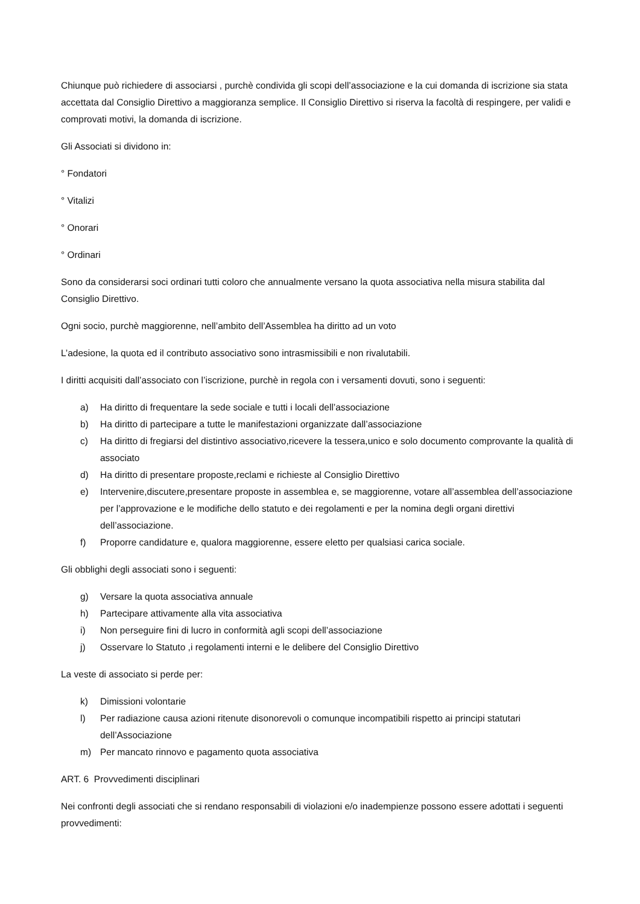Chiunque può richiedere di associarsi , purchè condivida gli scopi dell’associazione e la cui domanda di iscrizione sia stata accettata dal Consiglio Direttivo a maggioranza semplice. Il Consiglio Direttivo si riserva la facoltà di respingere, per validi e comprovati motivi, la domanda di iscrizione.
Gli Associati si dividono in:
° Fondatori
° Vitalizi
° Onorari
° Ordinari
Sono da considerarsi soci ordinari tutti coloro che annualmente versano la quota associativa nella misura stabilita dal Consiglio Direttivo.
Ogni socio, purchè maggiorenne, nell’ambito dell’Assemblea ha diritto ad un voto
L’adesione, la quota ed il contributo associativo sono intrasmissibili e non rivalutabili.
I diritti acquisiti dall’associato con l’iscrizione, purchè in regola con i versamenti dovuti, sono i seguenti:
a) Ha diritto di frequentare la sede sociale e tutti i locali dell’associazione
b) Ha diritto di partecipare a tutte le manifestazioni organizzate dall’associazione
c) Ha diritto di fregiarsi del distintivo associativo,ricevere la tessera,unico e solo documento comprovante la qualità di associato
d) Ha diritto di presentare proposte,reclami e richieste al Consiglio Direttivo
e) Intervenire,discutere,presentare proposte in assemblea e, se maggiorenne, votare all’assemblea dell’associazione per l’approvazione e le modifiche dello statuto e dei regolamenti e per la nomina degli organi direttivi dell’associazione.
f) Proporre candidature e, qualora maggiorenne, essere eletto per qualsiasi carica sociale.
Gli obblighi degli associati sono i seguenti:
g) Versare la quota associativa annuale
h) Partecipare attivamente alla vita associativa
i) Non perseguire fini di lucro in conformità agli scopi dell’associazione
j) Osservare lo Statuto ,i regolamenti interni e le delibere del Consiglio Direttivo
La veste di associato si perde per:
k) Dimissioni volontarie
l) Per radiazione causa azioni ritenute disonorevoli o comunque incompatibili rispetto ai principi statutari dell’Associazione
m) Per mancato rinnovo e pagamento quota associativa
ART. 6 Provvedimenti disciplinari
Nei confronti degli associati che si rendano responsabili di violazioni e/o inadempienze possono essere adottati i seguenti provvedimenti: